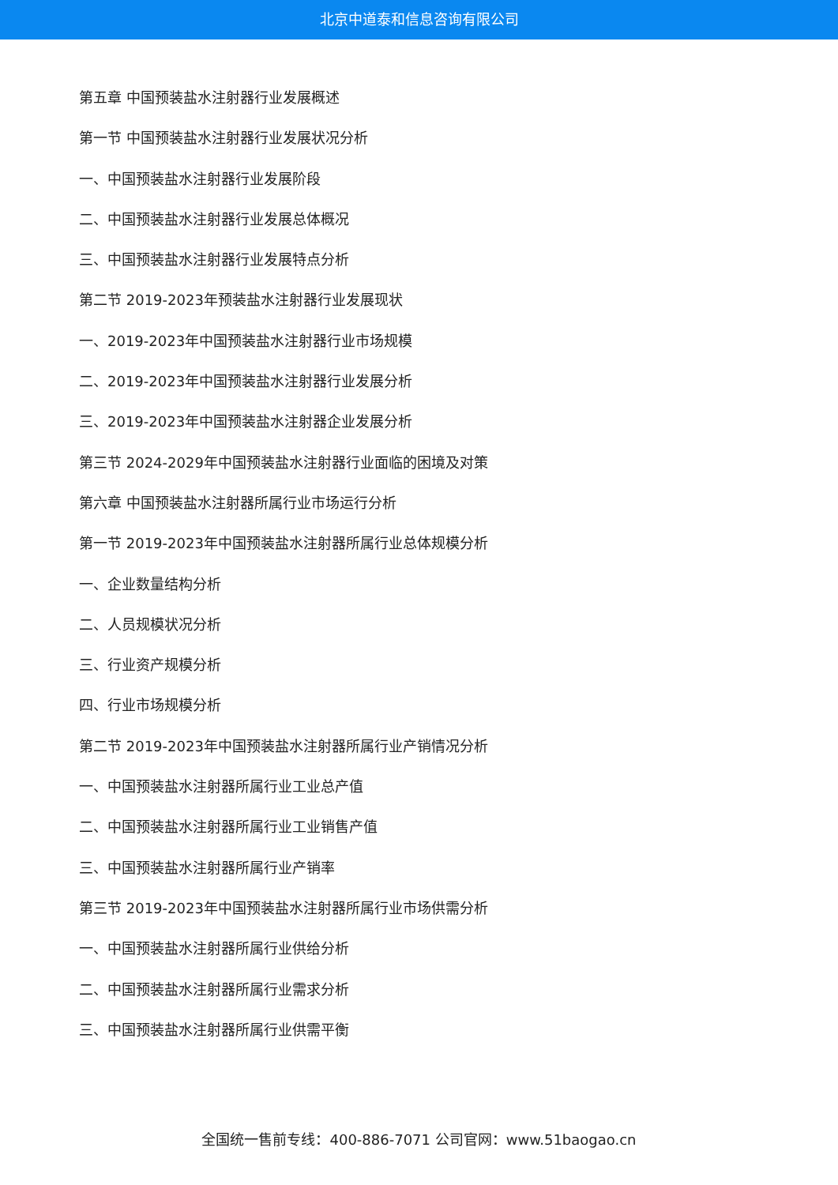北京中道泰和信息咨询有限公司
第五章 中国预装盐水注射器行业发展概述
第一节 中国预装盐水注射器行业发展状况分析
一、中国预装盐水注射器行业发展阶段
二、中国预装盐水注射器行业发展总体概况
三、中国预装盐水注射器行业发展特点分析
第二节 2019-2023年预装盐水注射器行业发展现状
一、2019-2023年中国预装盐水注射器行业市场规模
二、2019-2023年中国预装盐水注射器行业发展分析
三、2019-2023年中国预装盐水注射器企业发展分析
第三节 2024-2029年中国预装盐水注射器行业面临的困境及对策
第六章 中国预装盐水注射器所属行业市场运行分析
第一节 2019-2023年中国预装盐水注射器所属行业总体规模分析
一、企业数量结构分析
二、人员规模状况分析
三、行业资产规模分析
四、行业市场规模分析
第二节 2019-2023年中国预装盐水注射器所属行业产销情况分析
一、中国预装盐水注射器所属行业工业总产值
二、中国预装盐水注射器所属行业工业销售产值
三、中国预装盐水注射器所属行业产销率
第三节 2019-2023年中国预装盐水注射器所属行业市场供需分析
一、中国预装盐水注射器所属行业供给分析
二、中国预装盐水注射器所属行业需求分析
三、中国预装盐水注射器所属行业供需平衡
全国统一售前专线：400-886-7071 公司官网：www.51baogao.cn